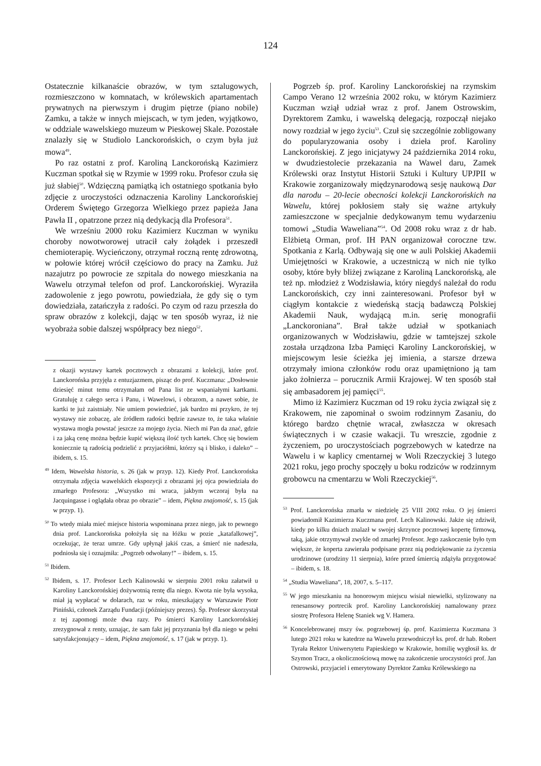124
Ostatecznie kilkanaście obrazów, w tym sztalugowych, rozmieszczono w komnatach, w królewskich apartamentach prywatnych na pierwszym i drugim piętrze (piano nobile) Zamku, a także w innych miejscach, w tym jeden, wyjątkowo, w oddziale wawelskiego muzeum w Pieskowej Skale. Pozostałe znalazły się w Studiolo Lanckorońskich, o czym była już mowa<sup>49</sup>.
Po raz ostatni z prof. Karoliną Lanckorońską Kazimierz Kuczman spotkał się w Rzymie w 1999 roku. Profesor czuła się już słabiej<sup>50</sup>. Wdzięczną pamiątką ich ostatniego spotkania było zdjęcie z uroczystości odznaczenia Karoliny Lanckorońskiej Orderem Świętego Grzegorza Wielkiego przez papieża Jana Pawła II , opatrzone przez nią dedykacją dla Profesora<sup>51</sup>.
We wrześniu 2000 roku Kazimierz Kuczman w wyniku choroby nowotworowej utracił cały żołądek i przeszedł chemioterapię. Wycieńczony, otrzymał roczną rentę zdrowotną, w połowie której wrócił częściowo do pracy na Zamku. Już nazajutrz po powrocie ze szpitala do nowego mieszkania na Wawelu otrzymał telefon od prof. Lanckorońskiej. Wyraziła zadowolenie z jego powrotu, powiedziała, że gdy się o tym dowiedziała, zatańczyła z radości. Po czym od razu przeszła do spraw obrazów z kolekcji, dając w ten sposób wyraz, iż nie wyobraża sobie dalszej współpracy bez niego<sup>52</sup>.
z okazji wystawy kartek pocztowych z obrazami z kolekcji, które prof. Lanckorońska przyjęła z entuzjazmem, pisząc do prof. Kuczmana: „Dosłownie dziesięć minut temu otrzymałam od Pana list ze wspaniałymi kartkami. Gratuluję z całego serca i Panu, i Wawelowi, i obrazom, a nawet sobie, że kartki te już zaistniały. Nie umiem powiedzieć, jak bardzo mi przykro, że tej wystawy nie zobaczę, ale źródłem radości będzie zawsze to, że taka właśnie wystawa mogła powstać jeszcze za mojego życia. Niech mi Pan da znać, gdzie i za jaką cenę można będzie kupić większą ilość tych kartek. Chcę się bowiem koniecznie tą radością podzielić z przyjaciółmi, którzy są i blisko, i daleko” – ibidem, s. 15.
<sup>49</sup> Idem, Wawelska historia, s. 26 (jak w przyp. 12). Kiedy Prof. Lanckorońska otrzymała zdjęcia wawelskich ekspozycji z obrazami jej ojca powiedziała do zmarłego Profesora: „Wszystko mi wraca, jakbym wczoraj była na Jacquingasse i oglądała obraz po obrazie” – idem, Piękna znajomość, s. 15 (jak w przyp. 1).
<sup>50</sup> To wtedy miała mieć miejsce historia wspominana przez niego, jak to pewnego dnia prof. Lanckorońska położyła się na łóżku w pozie „katafalkowej”, oczekując, że teraz umrze. Gdy upłynął jakiś czas, a śmierć nie nadeszła, podniosła się i oznajmiła: „Pogrzeb odwołany!” – ibidem, s. 15.
<sup>51</sup> Ibidem.
<sup>52</sup> Ibidem, s. 17. Profesor Lech Kalinowski w sierpniu 2001 roku załatwił u Karoliny Lanckorońskiej dożywotnią rentę dla niego. Kwota nie była wysoka, miał ją wypłacać w dolarach, raz w roku, mieszkający w Warszawie Piotr Piniński, członek Zarządu Fundacji (późniejszy prezes). Śp. Profesor skorzystał z tej zapomogi może dwa razy. Po śmierci Karoliny Lanckorońskiej zrezygnował z renty, uznając, że sam fakt jej przyznania był dla niego w pełni satysfakcjonujący – idem, Piękna znajomość, s. 17 (jak w przyp. 1).
Pogrzeb śp. prof. Karoliny Lanckorońskiej na rzymskim Campo Verano 12 września 2002 roku, w którym Kazimierz Kuczman wziął udział wraz z prof. Janem Ostrowskim, Dyrektorem Zamku, i wawelską delegacją, rozpoczął niejako nowy rozdział w jego życiu<sup>53</sup>. Czuł się szczególnie zobligowany do popularyzowania osoby i dzieła prof. Karoliny Lanckorońskiej. Z jego inicjatywy 24 października 2014 roku, w dwudziestolecie przekazania na Wawel daru, Zamek Królewski oraz Instytut Historii Sztuki i Kultury UPJPII w Krakowie zorganizowały międzynarodową sesję naukową Dar dla narodu – 20-lecie obecności kolekcji Lanckorońskich na Wawelu, której pokłosiem stały się ważne artykuły zamieszczone w specjalnie dedykowanym temu wydarzeniu tomowi „Studia Waweliana”<sup>54</sup>. Od 2008 roku wraz z dr hab. Elżbietą Orman, prof. IH PAN organizował coroczne tzw. Spotkania z Karlą. Odbywają się one w auli Polskiej Akademii Umiejętności w Krakowie, a uczestniczą w nich nie tylko osoby, które były bliżej związane z Karoliną Lanckorońską, ale też np. młodzież z Wodzisławia, który niegdyś należał do rodu Lanckorońskich, czy inni zainteresowani. Profesor był w ciągłym kontakcie z wiedeńską stacją badawczą Polskiej Akademii Nauk, wydającą m.in. serię monografii „Lanckoroniana”. Brał także udział w spotkaniach organizowanych w Wodzisławiu, gdzie w tamtejszej szkole została urządzona Izba Pamięci Karoliny Lanckorońskiej, w miejscowym lesie ścieżka jej imienia, a starsze drzewa otrzymały imiona członków rodu oraz upamiętniono ją tam jako żołnierza – porucznik Armii Krajowej. W ten sposób stał się ambasadorem jej pamięci<sup>55</sup>.
Mimo iż Kazimierz Kuczman od 19 roku życia związał się z Krakowem, nie zapominał o swoim rodzinnym Zasaniu, do którego bardzo chętnie wracał, zwłaszcza w okresach świątecznych i w czasie wakacji. Tu wreszcie, zgodnie z życzeniem, po uroczystościach pogrzebowych w katedrze na Wawelu i w kaplicy cmentarnej w Woli Rzeczyckiej 3 lutego 2021 roku, jego prochy spoczęły u boku rodziców w rodzinnym grobowcu na cmentarzu w Woli Rzeczyckiej<sup>56</sup>.
<sup>53</sup> Prof. Lanckorońska zmarła w niedzielę 25 VIII 2002 roku. O jej śmierci powiadomił Kazimierza Kuczmana prof. Lech Kalinowski. Jakże się zdziwił, kiedy po kilku dniach znalazł w swojej skrzynce pocztowej kopertę firmową, taką, jakie otrzymywał zwykle od zmarłej Profesor. Jego zaskoczenie było tym większe, że koperta zawierała podpisane przez nią podziękowanie za życzenia urodzinowe (urodziny 11 sierpnia), które przed śmiercią zdążyła przygotować – ibidem, s. 18.
<sup>54</sup> „Studia Waweliana”, 18, 2007, s. 5–117.
<sup>55</sup> W jego mieszkaniu na honorowym miejscu wisiał niewielki, stylizowany na renesansowy portrecik prof. Karoliny Lanckorońskiej namalowany przez siostrę Profesora Helenę Staniek wg V. Hamera.
<sup>56</sup> Koncelebrowanej mszy św. pogrzebowej śp. prof. Kazimierza Kuczmana 3 lutego 2021 roku w katedrze na Wawelu przewodniczył ks. prof. dr hab. Robert Tyrała Rektor Uniwersytetu Papieskiego w Krakowie, homilię wygłosił ks. dr Szymon Tracz, a okolicznościową mowę na zakończenie uroczystości prof. Jan Ostrowski, przyjaciel i emerytowany Dyrektor Zamku Królewskiego na